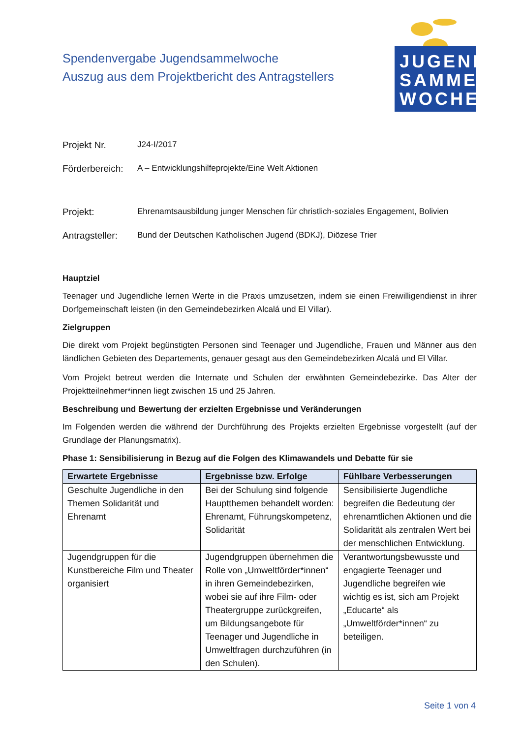JUGEND
SAMMEL
WOCHE
Spendenvergabe Jugendsammelwoche
Auszug aus dem Projektbericht des Antragstellers
Projekt Nr. J24-I/2017
Förderbereich:
A – Entwicklungshilfeprojekte/Eine Welt Aktionen
Projekt: Ehrenamtsausbildung junger Menschen für christlich-soziales Engagement, Bolivien
Antragsteller:
Bund der Deutschen Katholischen Jugend (BDKJ), Diözese Trier
Hauptziel
Teenager und Jugendliche lernen Werte in die Praxis umzusetzen, indem sie einen Freiwilligendienst in ihrer Dorfgemeinschaft leisten (in den Gemeindebezirken Alcalá und El Villar).
Zielgruppen
Die direkt vom Projekt begünstigten Personen sind Teenager und Jugendliche, Frauen und Männer aus den ländlichen Gebieten des Departements, genauer gesagt aus den Gemeindebezirken Alcalá und El Villar.
Vom Projekt betreut werden die Internate und Schulen der erwähnten Gemeindebezirke. Das Alter der Projektteilnehmer*innen liegt zwischen 15 und 25 Jahren.
Beschreibung und Bewertung der erzielten Ergebnisse und Veränderungen
Im Folgenden werden die während der Durchführung des Projekts erzielten Ergebnisse vorgestellt (auf der Grundlage der Planungsmatrix).
Phase 1: Sensibilisierung in Bezug auf die Folgen des Klimawandels und Debatte für sie
| Erwartete Ergebnisse | Ergebnisse bzw. Erfolge | Fühlbare Verbesserungen |
| --- | --- | --- |
| Geschulte Jugendliche in den Themen Solidarität und Ehrenamt | Bei der Schulung sind folgende Hauptthemen behandelt worden: Ehrenamt, Führungskompetenz, Solidarität | Sensibilisierte Jugendliche begreifen die Bedeutung der ehrenamtlichen Aktionen und die Solidarität als zentralen Wert bei der menschlichen Entwicklung. |
| Jugendgruppen für die Kunstbereiche Film und Theater organisiert | Jugendgruppen übernehmen die Rolle von „Umweltförder*innen“ in ihren Gemeindebezirken, wobei sie auf ihre Film- oder Theatergruppe zurückgreifen, um Bildungsangebote für Teenager und Jugendliche in Umweltfragen durchzuführen (in den Schulen). | Verantwortungsbewusste und engagierte Teenager und Jugendliche begreifen wie wichtig es ist, sich am Projekt „Educarte“ als „Umweltförder*innen“ zu beteiligen. |
Seite 1 von 4